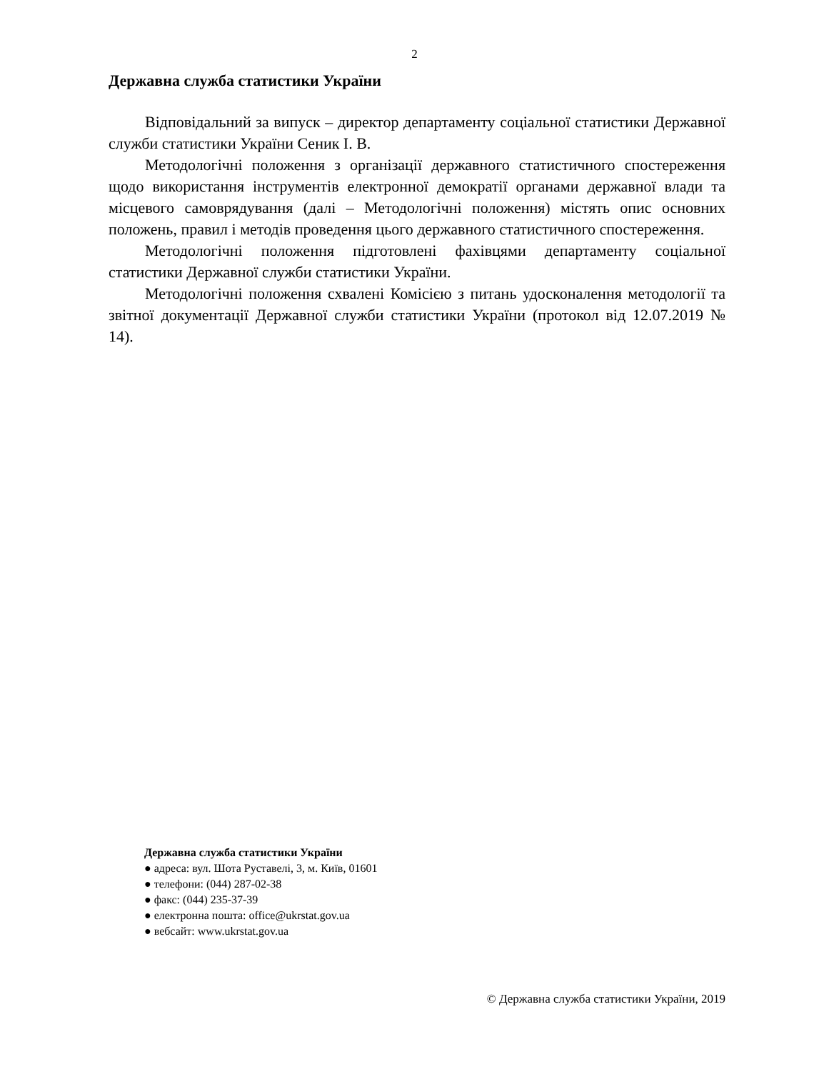2
Державна служба статистики України
Відповідальний за випуск – директор департаменту соціальної статистики Державної служби статистики України Сеник І. В.
Методологічні положення з організації державного статистичного спостереження щодо використання інструментів електронної демократії органами державної влади та місцевого самоврядування (далі – Методологічні положення) містять опис основних положень, правил і методів проведення цього державного статистичного спостереження.
Методологічні положення підготовлені фахівцями департаменту соціальної статистики Державної служби статистики України.
Методологічні положення схвалені Комісією з питань удосконалення методології та звітної документації Державної служби статистики України (протокол від 12.07.2019 № 14).
Державна служба статистики України
● адреса: вул. Шота Руставелі, 3, м. Київ, 01601
● телефони: (044) 287-02-38
● факс: (044) 235-37-39
● електронна пошта: office@ukrstat.gov.ua
● вебсайт: www.ukrstat.gov.ua
© Державна служба статистики України, 2019